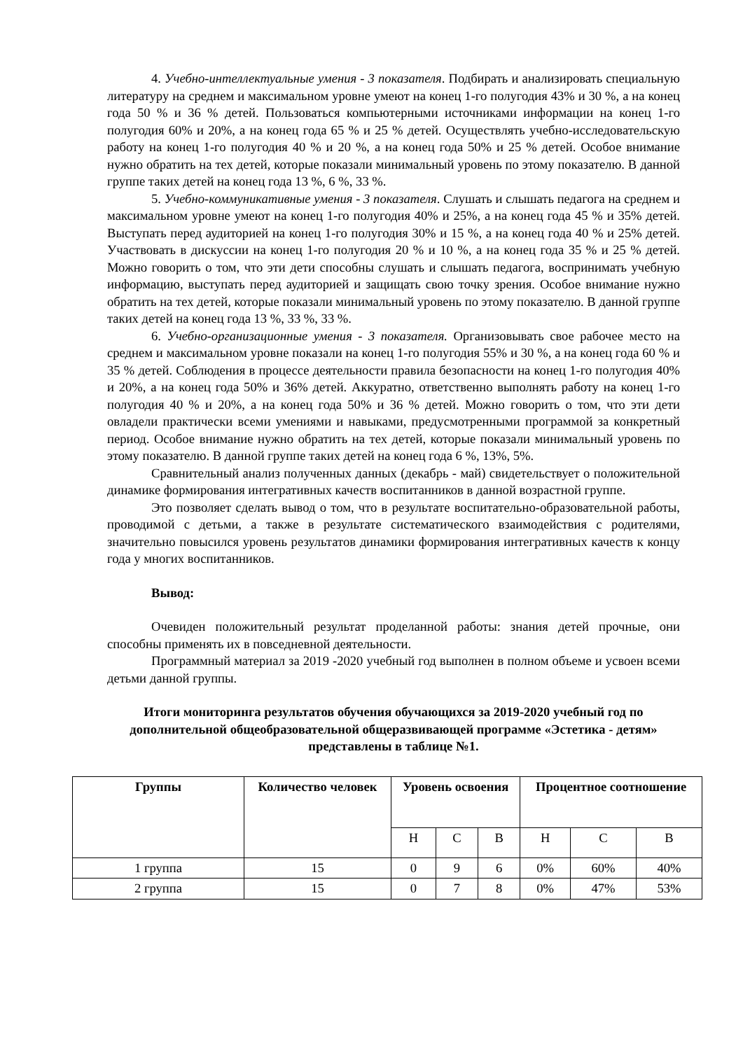4. Учебно-интеллектуальные умения - 3 показателя. Подбирать и анализировать специальную литературу на среднем и максимальном уровне умеют на конец 1-го полугодия 43% и 30 %, а на конец года 50 % и 36 % детей. Пользоваться компьютерными источниками информации на конец 1-го полугодия 60% и 20%, а на конец года 65 % и 25 % детей. Осуществлять учебно-исследовательскую работу на конец 1-го полугодия 40 % и 20 %, а на конец года 50% и 25 % детей. Особое внимание нужно обратить на тех детей, которые показали минимальный уровень по этому показателю. В данной группе таких детей на конец года 13 %, 6 %, 33 %.
5. Учебно-коммуникативные умения - 3 показателя. Слушать и слышать педагога на среднем и максимальном уровне умеют на конец 1-го полугодия 40% и 25%, а на конец года 45 % и 35% детей. Выступать перед аудиторией на конец 1-го полугодия 30% и 15 %, а на конец года 40 % и 25% детей. Участвовать в дискуссии на конец 1-го полугодия 20 % и 10 %, а на конец года 35 % и 25 % детей. Можно говорить о том, что эти дети способны слушать и слышать педагога, воспринимать учебную информацию, выступать перед аудиторией и защищать свою точку зрения. Особое внимание нужно обратить на тех детей, которые показали минимальный уровень по этому показателю. В данной группе таких детей на конец года 13 %, 33 %, 33 %.
6. Учебно-организационные умения - 3 показателя. Организовывать свое рабочее место на среднем и максимальном уровне показали на конец 1-го полугодия 55% и 30 %, а на конец года 60 % и 35 % детей. Соблюдения в процессе деятельности правила безопасности на конец 1-го полугодия 40% и 20%, а на конец года 50% и 36% детей. Аккуратно, ответственно выполнять работу на конец 1-го полугодия 40 % и 20%, а на конец года 50% и 36 % детей. Можно говорить о том, что эти дети овладели практически всеми умениями и навыками, предусмотренными программой за конкретный период. Особое внимание нужно обратить на тех детей, которые показали минимальный уровень по этому показателю. В данной группе таких детей на конец года 6 %, 13%, 5%.
Сравнительный анализ полученных данных (декабрь - май) свидетельствует о положительной динамике формирования интегративных качеств воспитанников в данной возрастной группе.
Это позволяет сделать вывод о том, что в результате воспитательно-образовательной работы, проводимой с детьми, а также в результате систематического взаимодействия с родителями, значительно повысился уровень результатов динамики формирования интегративных качеств к концу года у многих воспитанников.
Вывод:
Очевиден положительный результат проделанной работы: знания детей прочные, они способны применять их в повседневной деятельности.
Программный материал за 2019 -2020 учебный год выполнен в полном объеме и усвоен всеми детьми данной группы.
Итоги мониторинга результатов обучения обучающихся за 2019-2020 учебный год по дополнительной общеобразовательной общеразвивающей программе «Эстетика - детям» представлены в таблице №1.
| Группы | Количество человек | Уровень освоения | | | Процентное соотношение | | |
| --- | --- | --- | --- | --- | --- | --- | --- |
| | | Н | С | В | Н | С | В |
| 1 группа | 15 | 0 | 9 | 6 | 0% | 60% | 40% |
| 2 группа | 15 | 0 | 7 | 8 | 0% | 47% | 53% |